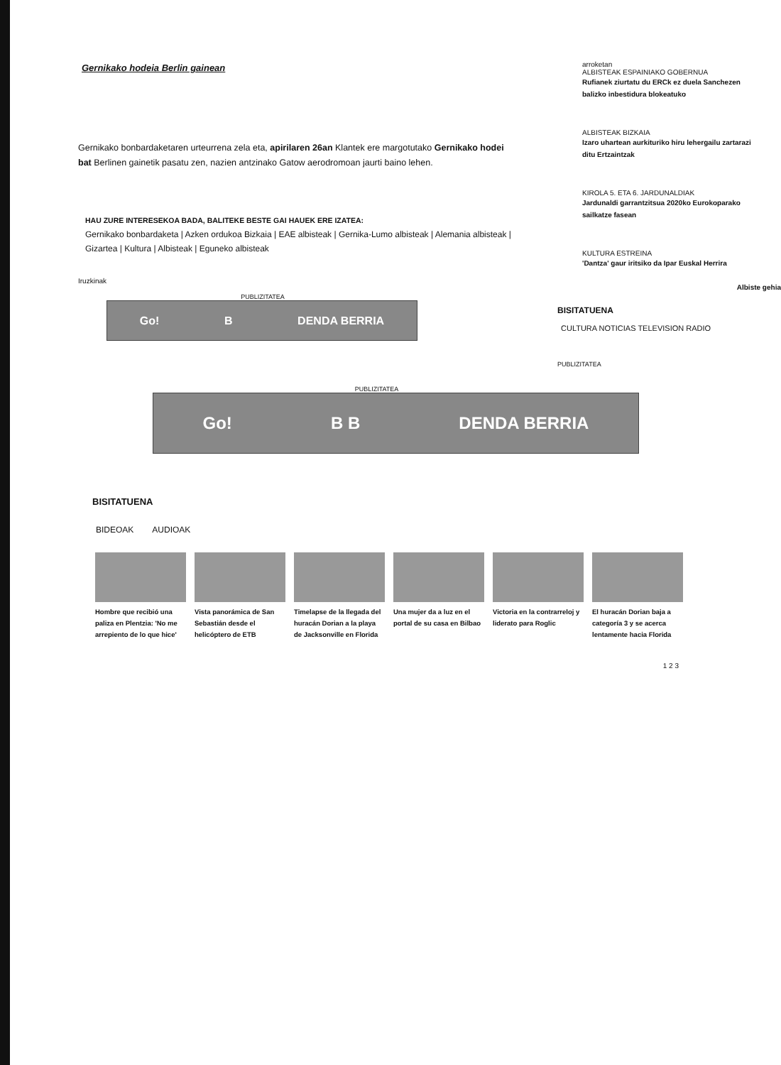Gernikako hodeia Berlin gainean
Gernikako bonbardaketaren urteurrena zela eta, apirilaren 26an Klantek ere margotutako Gernikako hodei bat Berlinen gainetik pasatu zen, nazien antzinako Gatow aerodromoan jaurti baino lehen.
HAU ZURE INTERESEKOA BADA, BALITEKE BESTE GAI HAUEK ERE IZATEA:
Gernikako bonbardaketa | Azken ordukoa Bizkaia | EAE albisteak | Gernika-Lumo albisteak | Alemania albisteak | Gizartea | Kultura | Albisteak | Eguneko albisteak
Iruzkinak
PUBLIZITATEA
Go! B DENDA BERRIA
arroketan
ALBISTEAK ESPAINIAKO GOBERNUA
Rufianek ziurtatu du ERCk ez duela Sanchezen balizko inbestidura blokeatuko
ALBISTEAK BIZKAIA
Izaro uhartean aurkituriko hiru lehergailu zartarazi ditu Ertzaintzak
KIROLA 5. ETA 6. JARDUNALDIAK
Jardunaldi garrantzitsua 2020ko Eurokoparako sailkatze fasean
KULTURA ESTREINA
'Dantza' gaur iritsiko da Ipar Euskal Herrira
Albiste gehia
BISITATUENA
CULTURA NOTICIAS TELEVISION RADIO
PUBLIZITATEA
PUBLIZITATEA
Go! B B DENDA BERRIA
BISITATUENA
BIDEOAK AUDIOAK
Hombre que recibió una paliza en Plentzia: 'No me arrepiento de lo que hice'
Vista panorámica de San Sebastián desde el helicóptero de ETB
Timelapse de la llegada del huracán Dorian a la playa de Jacksonville en Florida
Una mujer da a luz en el portal de su casa en Bilbao
Victoria en la contrarreloj y liderato para Roglic
El huracán Dorian baja a categoría 3 y se acerca lentamente hacia Florida
1 2 3